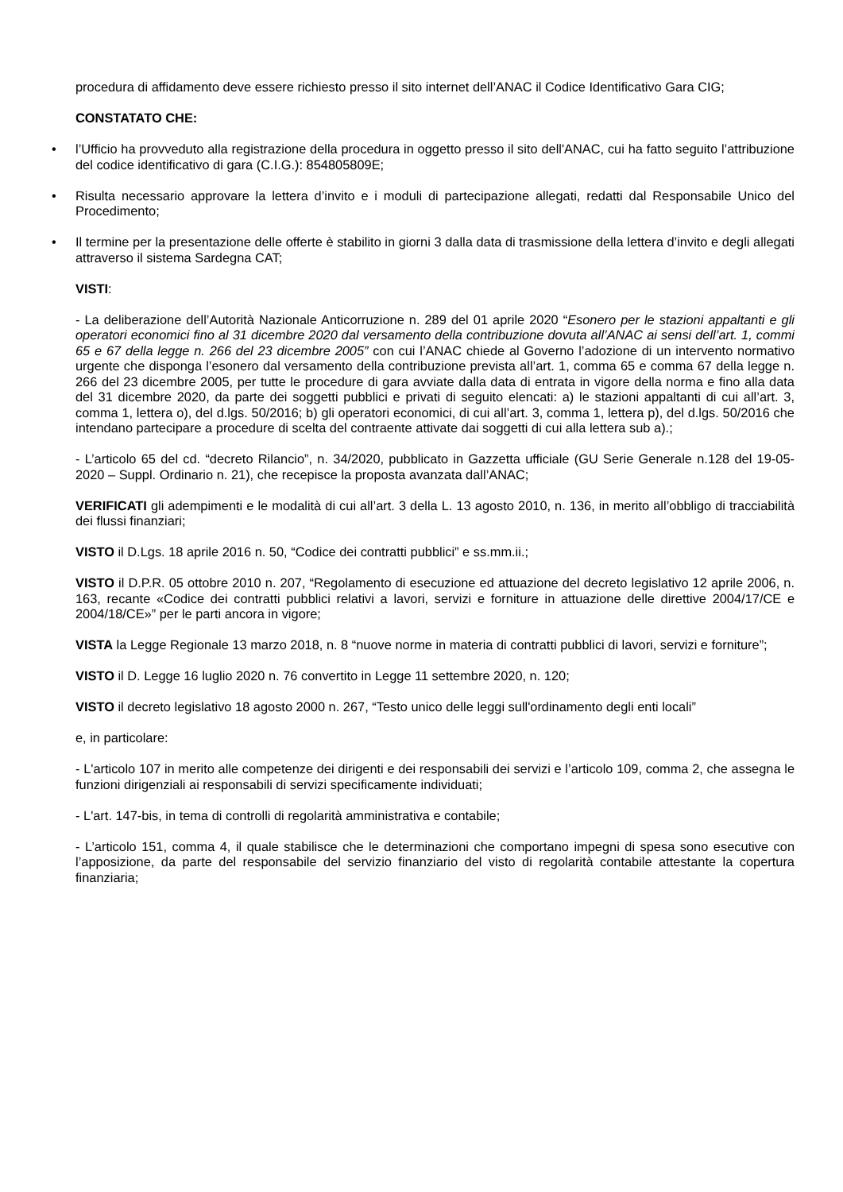procedura di affidamento deve essere richiesto presso il sito internet dell’ANAC il Codice Identificativo Gara CIG;
CONSTATATO CHE:
• l’Ufficio ha provveduto alla registrazione della procedura in oggetto presso il sito dell'ANAC, cui ha fatto seguito l’attribuzione del codice identificativo di gara (C.I.G.): 854805809E;
• Risulta necessario approvare la lettera d’invito e i moduli di partecipazione allegati, redatti dal Responsabile Unico del Procedimento;
• Il termine per la presentazione delle offerte è stabilito in giorni 3 dalla data di trasmissione della lettera d’invito e degli allegati attraverso il sistema Sardegna CAT;
VISTI:
- La deliberazione dell’Autorità Nazionale Anticorruzione n. 289 del 01 aprile 2020 “Esonero per le stazioni appaltanti e gli operatori economici fino al 31 dicembre 2020 dal versamento della contribuzione dovuta all’ANAC ai sensi dell’art. 1, commi 65 e 67 della legge n. 266 del 23 dicembre 2005” con cui l’ANAC chiede al Governo l’adozione di un intervento normativo urgente che disponga l’esonero dal versamento della contribuzione prevista all’art. 1, comma 65 e comma 67 della legge n. 266 del 23 dicembre 2005, per tutte le procedure di gara avviate dalla data di entrata in vigore della norma e fino alla data del 31 dicembre 2020, da parte dei soggetti pubblici e privati di seguito elencati: a) le stazioni appaltanti di cui all’art. 3, comma 1, lettera o), del d.lgs. 50/2016; b) gli operatori economici, di cui all’art. 3, comma 1, lettera p), del d.lgs. 50/2016 che intendano partecipare a procedure di scelta del contraente attivate dai soggetti di cui alla lettera sub a).;
- L’articolo 65 del cd. “decreto Rilancio”, n. 34/2020, pubblicato in Gazzetta ufficiale (GU Serie Generale n.128 del 19-05-2020 – Suppl. Ordinario n. 21), che recepisce la proposta avanzata dall’ANAC;
VERIFICATI gli adempimenti e le modalità di cui all’art. 3 della L. 13 agosto 2010, n. 136, in merito all’obbligo di tracciabilità dei flussi finanziari;
VISTO il D.Lgs. 18 aprile 2016 n. 50, “Codice dei contratti pubblici” e ss.mm.ii.;
VISTO il D.P.R. 05 ottobre 2010 n. 207, “Regolamento di esecuzione ed attuazione del decreto legislativo 12 aprile 2006, n. 163, recante «Codice dei contratti pubblici relativi a lavori, servizi e forniture in attuazione delle direttive 2004/17/CE e 2004/18/CE»” per le parti ancora in vigore;
VISTA la Legge Regionale 13 marzo 2018, n. 8 “nuove norme in materia di contratti pubblici di lavori, servizi e forniture”;
VISTO il D. Legge 16 luglio 2020 n. 76 convertito in Legge 11 settembre 2020, n. 120;
VISTO il decreto legislativo 18 agosto 2000 n. 267, “Testo unico delle leggi sull'ordinamento degli enti locali”
e, in particolare:
- L'articolo 107 in merito alle competenze dei dirigenti e dei responsabili dei servizi e l’articolo 109, comma 2, che assegna le funzioni dirigenziali ai responsabili di servizi specificamente individuati;
- L'art. 147-bis, in tema di controlli di regolarità amministrativa e contabile;
- L’articolo 151, comma 4, il quale stabilisce che le determinazioni che comportano impegni di spesa sono esecutive con l’apposizione, da parte del responsabile del servizio finanziario del visto di regolarità contabile attestante la copertura finanziaria;